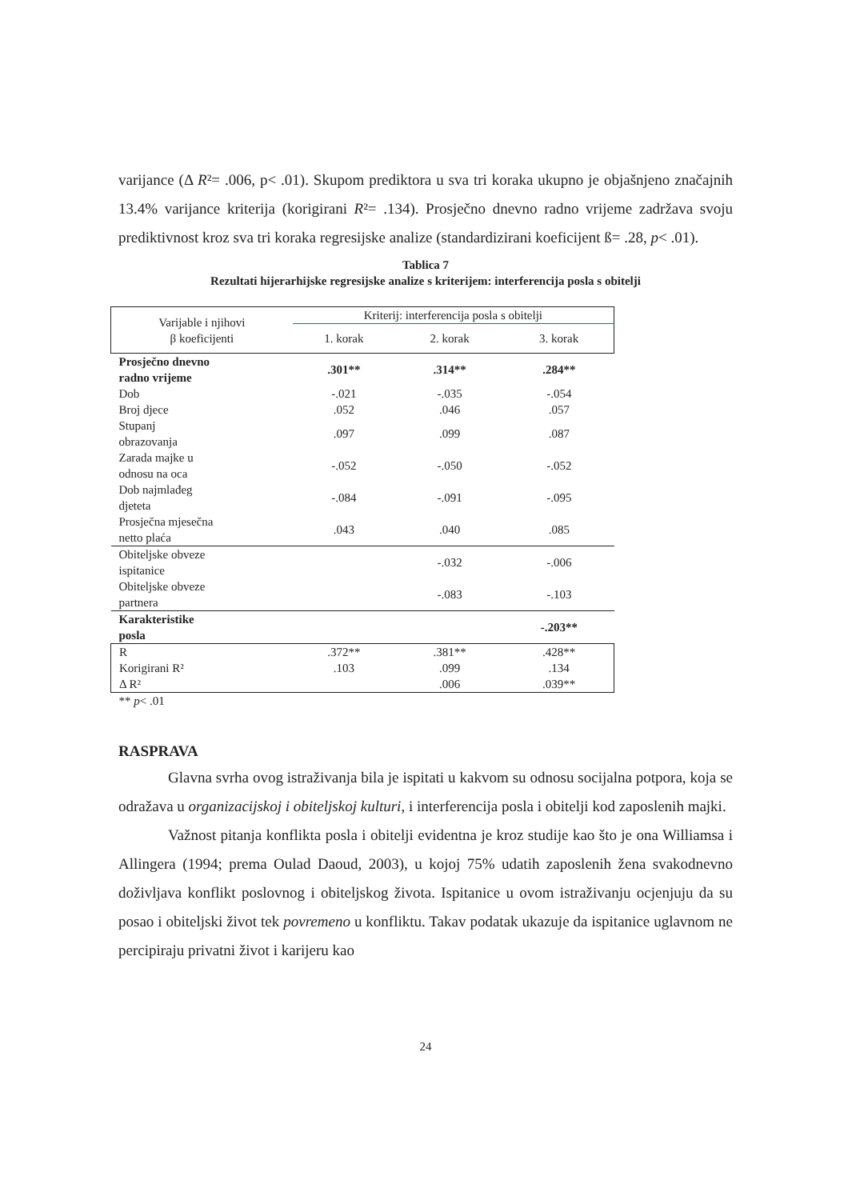varijance (Δ R²= .006, p< .01). Skupom prediktora u sva tri koraka ukupno je objašnjeno značajnih 13.4% varijance kriterija (korigirani R²= .134). Prosječno dnevno radno vrijeme zadržava svoju prediktivnost kroz sva tri koraka regresijske analize (standardizirani koeficijent ß= .28, p< .01).
Tablica 7
Rezultati hijerarhijske regresijske analize s kriterijem: interferencija posla s obitelji
| Varijable i njihovi β koeficijenti | Kriterij: interferencija posla s obitelji | | |
| --- | --- | --- | --- |
| | 1. korak | 2. korak | 3. korak |
| Prosječno dnevno radno vrijeme | .301** | .314** | .284** |
| Dob | -.021 | -.035 | -.054 |
| Broj djece | .052 | .046 | .057 |
| Stupanj obrazovanja | .097 | .099 | .087 |
| Zarada majke u odnosu na oca | -.052 | -.050 | -.052 |
| Dob najmlađeg djeteta | -.084 | -.091 | -.095 |
| Prosječna mjesečna netto plaća | .043 | .040 | .085 |
| Obiteljske obveze ispitanice | | -.032 | -.006 |
| Obiteljske obveze partnera | | -.083 | -.103 |
| Karakteristike posla | | | -.203** |
| R | .372** | .381** | .428** |
| Korigirani R² | .103 | .099 | .134 |
| Δ R² | | .006 | .039** |
| ** p < .01 | | | |
RASPRAVA
Glavna svrha ovog istraživanja bila je ispitati u kakvom su odnosu socijalna potpora, koja se odražava u organizacijskoj i obiteljskoj kulturi, i interferencija posla i obitelji kod zaposlenih majki.
Važnost pitanja konflikta posla i obitelji evidentna je kroz studije kao što je ona Williamsa i Allingera (1994; prema Oulad Daoud, 2003), u kojoj 75% udatih zaposlenih žena svakodnevno doživljava konflikt poslovnog i obiteljskog života. Ispitanice u ovom istraživanju ocjenjuju da su posao i obiteljski život tek povremeno u konfliktu. Takav podatak ukazuje da ispitanice uglavnom ne percipiraju privatni život i karijeru kao
24